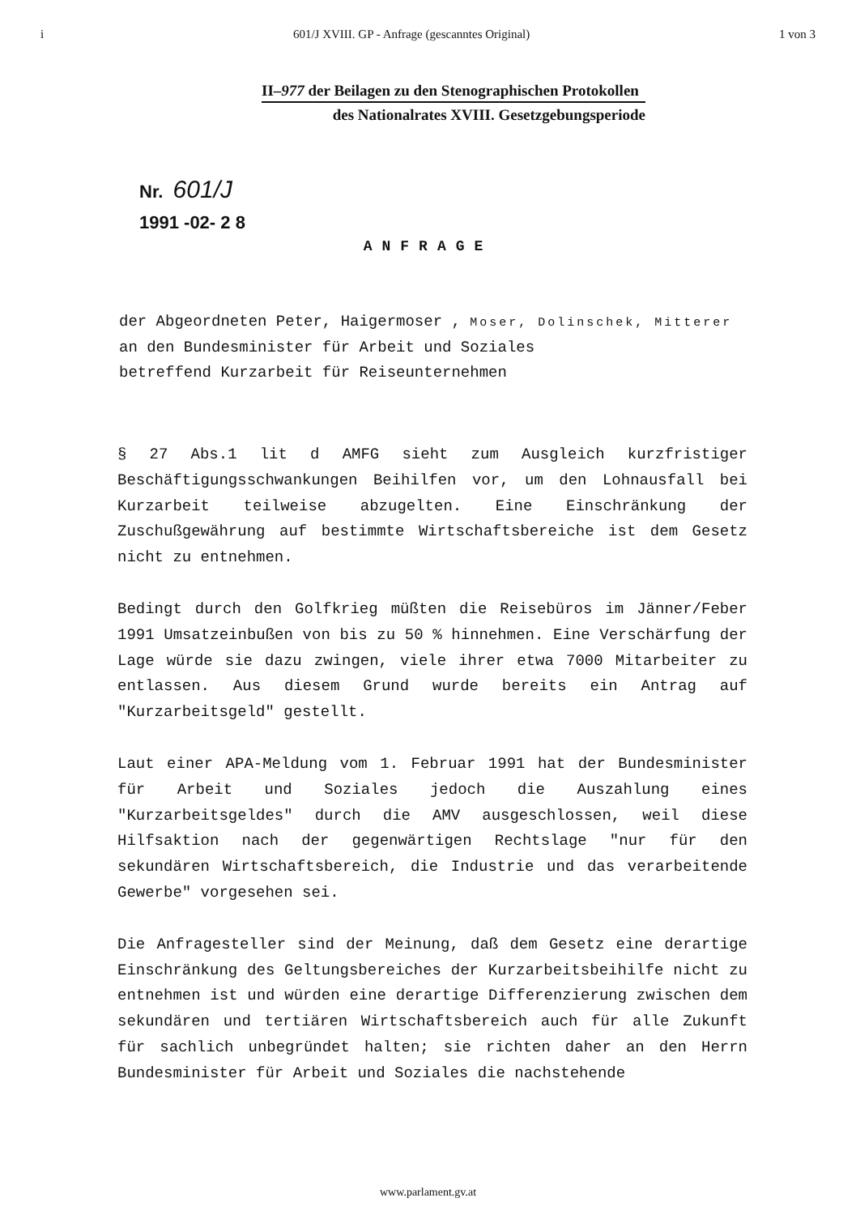i 601/J XVIII. GP - Anfrage (gescanntes Original) 1 von 3
II–977 der Beilagen zu den Stenographischen Protokollen
des Nationalrates XVIII. Gesetzgebungsperiode
Nr. 601/J
1991 -02- 2 8
ANFRAGE
der Abgeordneten Peter, Haigermoser , Moser, Dolinschek, Mitterer
an den Bundesminister für Arbeit und Soziales
betreffend Kurzarbeit für Reiseunternehmen
§ 27 Abs.1 lit d AMFG sieht zum Ausgleich kurzfristiger Beschäftigungsschwankungen Beihilfen vor, um den Lohnausfall bei Kurzarbeit teilweise abzugelten. Eine Einschränkung der Zuschußgewährung auf bestimmte Wirtschaftsbereiche ist dem Gesetz nicht zu entnehmen.
Bedingt durch den Golfkrieg müßten die Reisebüros im Jänner/Feber 1991 Umsatzeinbußen von bis zu 50 % hinnehmen. Eine Verschärfung der Lage würde sie dazu zwingen, viele ihrer etwa 7000 Mitarbeiter zu entlassen. Aus diesem Grund wurde bereits ein Antrag auf "Kurzarbeitsgeld" gestellt.
Laut einer APA-Meldung vom 1. Februar 1991 hat der Bundesminister für Arbeit und Soziales jedoch die Auszahlung eines "Kurzarbeitsgeldes" durch die AMV ausgeschlossen, weil diese Hilfsaktion nach der gegenwärtigen Rechtslage "nur für den sekundären Wirtschaftsbereich, die Industrie und das verarbeitende Gewerbe" vorgesehen sei.
Die Anfragesteller sind der Meinung, daß dem Gesetz eine derartige Einschränkung des Geltungsbereiches der Kurzarbeitsbeihilfe nicht zu entnehmen ist und würden eine derartige Differenzierung zwischen dem sekundären und tertiären Wirtschaftsbereich auch für alle Zukunft für sachlich unbegründet halten; sie richten daher an den Herrn Bundesminister für Arbeit und Soziales die nachstehende
www.parlament.gv.at